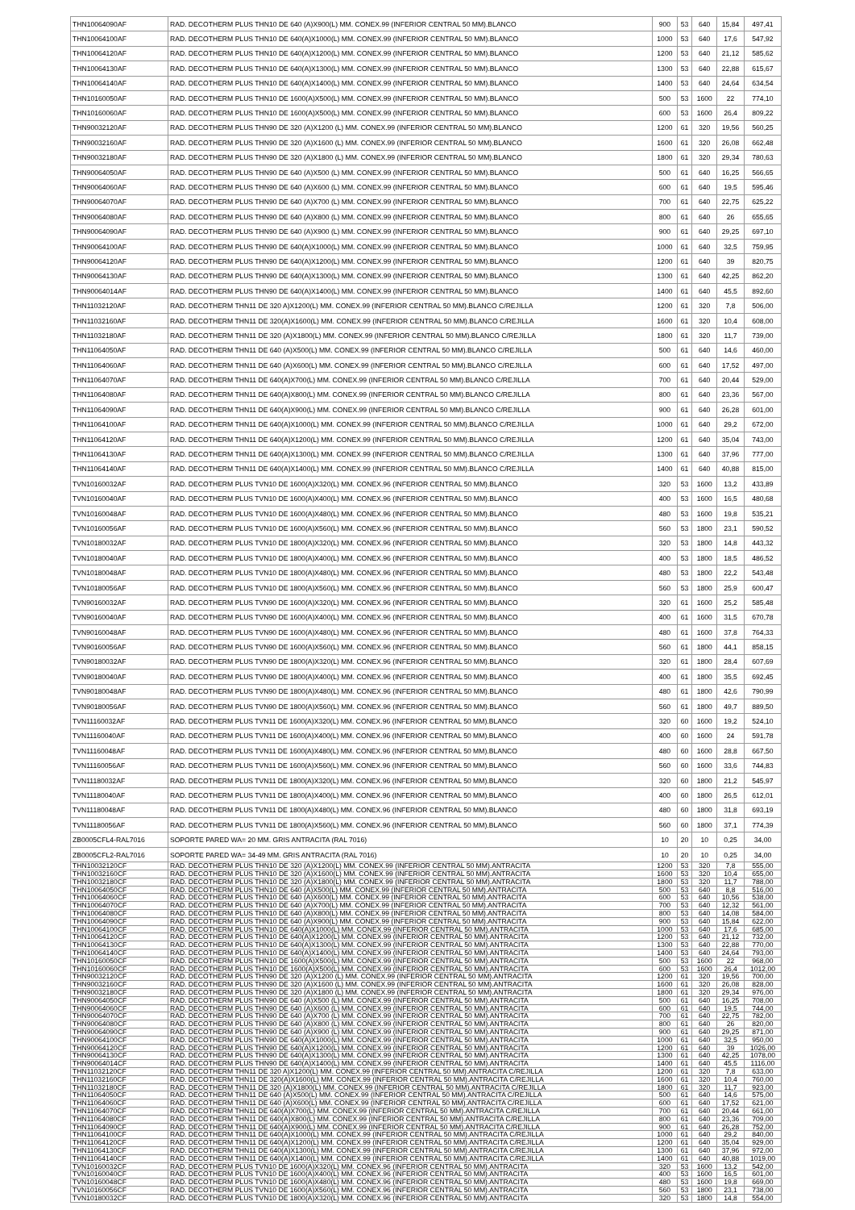| THN10064090AF | RAD. DECOTHERM PLUS THN10 DE 640 (A)X900(L) MM. CONEX.99 (INFERIOR CENTRAL 50 MM).BLANCO | 900 | 53 | 640 | 15,84 | 497,41 |
| THN10064100AF | RAD. DECOTHERM PLUS THN10 DE 640(A)X1000(L) MM. CONEX.99 (INFERIOR CENTRAL 50 MM).BLANCO | 1000 | 53 | 640 | 17,6 | 547,92 |
| THN10064120AF | RAD. DECOTHERM PLUS THN10 DE 640(A)X1200(L) MM. CONEX.99 (INFERIOR CENTRAL 50 MM).BLANCO | 1200 | 53 | 640 | 21,12 | 585,62 |
| THN10064130AF | RAD. DECOTHERM PLUS THN10 DE 640(A)X1300(L) MM. CONEX.99 (INFERIOR CENTRAL 50 MM).BLANCO | 1300 | 53 | 640 | 22,88 | 615,67 |
| THN10064140AF | RAD. DECOTHERM PLUS THN10 DE 640(A)X1400(L) MM. CONEX.99 (INFERIOR CENTRAL 50 MM).BLANCO | 1400 | 53 | 640 | 24,64 | 634,54 |
| THN10160050AF | RAD. DECOTHERM PLUS THN10 DE 1600(A)X500(L) MM. CONEX.99 (INFERIOR CENTRAL 50 MM).BLANCO | 500 | 53 | 1600 | 22 | 774,10 |
| THN10160060AF | RAD. DECOTHERM PLUS THN10 DE 1600(A)X500(L) MM. CONEX.99 (INFERIOR CENTRAL 50 MM).BLANCO | 600 | 53 | 1600 | 26,4 | 809,22 |
| THN90032120AF | RAD. DECOTHERM PLUS THN90 DE 320 (A)X1200 (L) MM. CONEX.99 (INFERIOR CENTRAL 50 MM).BLANCO | 1200 | 61 | 320 | 19,56 | 560,25 |
| THN90032160AF | RAD. DECOTHERM PLUS THN90 DE 320 (A)X1600 (L) MM. CONEX.99 (INFERIOR CENTRAL 50 MM).BLANCO | 1600 | 61 | 320 | 26,08 | 662,48 |
| THN90032180AF | RAD. DECOTHERM PLUS THN90 DE 320 (A)X1800 (L) MM. CONEX.99 (INFERIOR CENTRAL 50 MM).BLANCO | 1800 | 61 | 320 | 29,34 | 780,63 |
| THN90064050AF | RAD. DECOTHERM PLUS THN90 DE 640 (A)X500 (L) MM. CONEX.99 (INFERIOR CENTRAL 50 MM).BLANCO | 500 | 61 | 640 | 16,25 | 566,65 |
| THN90064060AF | RAD. DECOTHERM PLUS THN90 DE 640 (A)X600 (L) MM. CONEX.99 (INFERIOR CENTRAL 50 MM).BLANCO | 600 | 61 | 640 | 19,5 | 595,46 |
| THN90064070AF | RAD. DECOTHERM PLUS THN90 DE 640 (A)X700 (L) MM. CONEX.99 (INFERIOR CENTRAL 50 MM).BLANCO | 700 | 61 | 640 | 22,75 | 625,22 |
| THN90064080AF | RAD. DECOTHERM PLUS THN90 DE 640 (A)X800 (L) MM. CONEX.99 (INFERIOR CENTRAL 50 MM).BLANCO | 800 | 61 | 640 | 26 | 655,65 |
| THN90064090AF | RAD. DECOTHERM PLUS THN90 DE 640 (A)X900 (L) MM. CONEX.99 (INFERIOR CENTRAL 50 MM).BLANCO | 900 | 61 | 640 | 29,25 | 697,10 |
| THN90064100AF | RAD. DECOTHERM PLUS THN90 DE 640(A)X1000(L) MM. CONEX.99 (INFERIOR CENTRAL 50 MM).BLANCO | 1000 | 61 | 640 | 32,5 | 759,95 |
| THN90064120AF | RAD. DECOTHERM PLUS THN90 DE 640(A)X1200(L) MM. CONEX.99 (INFERIOR CENTRAL 50 MM).BLANCO | 1200 | 61 | 640 | 39 | 820,75 |
| THN90064130AF | RAD. DECOTHERM PLUS THN90 DE 640(A)X1300(L) MM. CONEX.99 (INFERIOR CENTRAL 50 MM).BLANCO | 1300 | 61 | 640 | 42,25 | 862,20 |
| THN90064014AF | RAD. DECOTHERM PLUS THN90 DE 640(A)X1400(L) MM. CONEX.99 (INFERIOR CENTRAL 50 MM).BLANCO | 1400 | 61 | 640 | 45,5 | 892,60 |
| THN11032120AF | RAD. DECOTHERM THN11 DE 320 A)X1200(L) MM. CONEX.99 (INFERIOR CENTRAL 50 MM).BLANCO C/REJILLA | 1200 | 61 | 320 | 7,8 | 506,00 |
| THN11032160AF | RAD. DECOTHERM THN11 DE 320(A)X1600(L) MM. CONEX.99 (INFERIOR CENTRAL 50 MM).BLANCO C/REJILLA | 1600 | 61 | 320 | 10,4 | 608,00 |
| THN11032180AF | RAD. DECOTHERM THN11 DE 320 (A)X1800(L) MM. CONEX.99 (INFERIOR CENTRAL 50 MM).BLANCO C/REJILLA | 1800 | 61 | 320 | 11,7 | 739,00 |
| THN11064050AF | RAD. DECOTHERM THN11 DE 640 (A)X500(L) MM. CONEX.99 (INFERIOR CENTRAL 50 MM).BLANCO C/REJILLA | 500 | 61 | 640 | 14,6 | 460,00 |
| THN11064060AF | RAD. DECOTHERM THN11 DE 640 (A)X600(L) MM. CONEX.99 (INFERIOR CENTRAL 50 MM).BLANCO C/REJILLA | 600 | 61 | 640 | 17,52 | 497,00 |
| THN11064070AF | RAD. DECOTHERM THN11 DE 640(A)X700(L) MM. CONEX.99 (INFERIOR CENTRAL 50 MM).BLANCO C/REJILLA | 700 | 61 | 640 | 20,44 | 529,00 |
| THN11064080AF | RAD. DECOTHERM THN11 DE 640(A)X800(L) MM. CONEX.99 (INFERIOR CENTRAL 50 MM).BLANCO C/REJILLA | 800 | 61 | 640 | 23,36 | 567,00 |
| THN11064090AF | RAD. DECOTHERM THN11 DE 640(A)X900(L) MM. CONEX.99 (INFERIOR CENTRAL 50 MM).BLANCO C/REJILLA | 900 | 61 | 640 | 26,28 | 601,00 |
| THN11064100AF | RAD. DECOTHERM THN11 DE 640(A)X1000(L) MM. CONEX.99 (INFERIOR CENTRAL 50 MM).BLANCO C/REJILLA | 1000 | 61 | 640 | 29,2 | 672,00 |
| THN11064120AF | RAD. DECOTHERM THN11 DE 640(A)X1200(L) MM. CONEX.99 (INFERIOR CENTRAL 50 MM).BLANCO C/REJILLA | 1200 | 61 | 640 | 35,04 | 743,00 |
| THN11064130AF | RAD. DECOTHERM THN11 DE 640(A)X1300(L) MM. CONEX.99 (INFERIOR CENTRAL 50 MM).BLANCO C/REJILLA | 1300 | 61 | 640 | 37,96 | 777,00 |
| THN11064140AF | RAD. DECOTHERM THN11 DE 640(A)X1400(L) MM. CONEX.99 (INFERIOR CENTRAL 50 MM).BLANCO C/REJILLA | 1400 | 61 | 640 | 40,88 | 815,00 |
| TVN10160032AF | RAD. DECOTHERM PLUS TVN10 DE 1600(A)X320(L) MM. CONEX.96 (INFERIOR CENTRAL 50 MM).BLANCO | 320 | 53 | 1600 | 13,2 | 433,89 |
| TVN10160040AF | RAD. DECOTHERM PLUS TVN10 DE 1600(A)X400(L) MM. CONEX.96 (INFERIOR CENTRAL 50 MM).BLANCO | 400 | 53 | 1600 | 16,5 | 480,68 |
| TVN10160048AF | RAD. DECOTHERM PLUS TVN10 DE 1600(A)X480(L) MM. CONEX.96 (INFERIOR CENTRAL 50 MM).BLANCO | 480 | 53 | 1600 | 19,8 | 535,21 |
| TVN10160056AF | RAD. DECOTHERM PLUS TVN10 DE 1600(A)X560(L) MM. CONEX.96 (INFERIOR CENTRAL 50 MM).BLANCO | 560 | 53 | 1800 | 23,1 | 590,52 |
| TVN10180032AF | RAD. DECOTHERM PLUS TVN10 DE 1800(A)X320(L) MM. CONEX.96 (INFERIOR CENTRAL 50 MM).BLANCO | 320 | 53 | 1800 | 14,8 | 443,32 |
| TVN10180040AF | RAD. DECOTHERM PLUS TVN10 DE 1800(A)X400(L) MM. CONEX.96 (INFERIOR CENTRAL 50 MM).BLANCO | 400 | 53 | 1800 | 18,5 | 486,52 |
| TVN10180048AF | RAD. DECOTHERM PLUS TVN10 DE 1800(A)X480(L) MM. CONEX.96 (INFERIOR CENTRAL 50 MM).BLANCO | 480 | 53 | 1800 | 22,2 | 543,48 |
| TVN10180056AF | RAD. DECOTHERM PLUS TVN10 DE 1800(A)X560(L) MM. CONEX.96 (INFERIOR CENTRAL 50 MM).BLANCO | 560 | 53 | 1800 | 25,9 | 600,47 |
| TVN90160032AF | RAD. DECOTHERM PLUS TVN90 DE 1600(A)X320(L) MM. CONEX.96 (INFERIOR CENTRAL 50 MM).BLANCO | 320 | 61 | 1600 | 25,2 | 585,48 |
| TVN90160040AF | RAD. DECOTHERM PLUS TVN90 DE 1600(A)X400(L) MM. CONEX.96 (INFERIOR CENTRAL 50 MM).BLANCO | 400 | 61 | 1600 | 31,5 | 670,78 |
| TVN90160048AF | RAD. DECOTHERM PLUS TVN90 DE 1600(A)X480(L) MM. CONEX.96 (INFERIOR CENTRAL 50 MM).BLANCO | 480 | 61 | 1600 | 37,8 | 764,33 |
| TVN90160056AF | RAD. DECOTHERM PLUS TVN90 DE 1600(A)X560(L) MM. CONEX.96 (INFERIOR CENTRAL 50 MM).BLANCO | 560 | 61 | 1800 | 44,1 | 858,15 |
| TVN90180032AF | RAD. DECOTHERM PLUS TVN90 DE 1800(A)X320(L) MM. CONEX.96 (INFERIOR CENTRAL 50 MM).BLANCO | 320 | 61 | 1800 | 28,4 | 607,69 |
| TVN90180040AF | RAD. DECOTHERM PLUS TVN90 DE 1800(A)X400(L) MM. CONEX.96 (INFERIOR CENTRAL 50 MM).BLANCO | 400 | 61 | 1800 | 35,5 | 692,45 |
| TVN90180048AF | RAD. DECOTHERM PLUS TVN90 DE 1800(A)X480(L) MM. CONEX.96 (INFERIOR CENTRAL 50 MM).BLANCO | 480 | 61 | 1800 | 42,6 | 790,99 |
| TVN90180056AF | RAD. DECOTHERM PLUS TVN90 DE 1800(A)X560(L) MM. CONEX.96 (INFERIOR CENTRAL 50 MM).BLANCO | 560 | 61 | 1800 | 49,7 | 889,50 |
| TVN11160032AF | RAD. DECOTHERM PLUS TVN11 DE 1600(A)X320(L) MM. CONEX.96 (INFERIOR CENTRAL 50 MM).BLANCO | 320 | 60 | 1600 | 19,2 | 524,10 |
| TVN11160040AF | RAD. DECOTHERM PLUS TVN11 DE 1600(A)X400(L) MM. CONEX.96 (INFERIOR CENTRAL 50 MM).BLANCO | 400 | 60 | 1600 | 24 | 591,78 |
| TVN11160048AF | RAD. DECOTHERM PLUS TVN11 DE 1600(A)X480(L) MM. CONEX.96 (INFERIOR CENTRAL 50 MM).BLANCO | 480 | 60 | 1600 | 28,8 | 667,50 |
| TVN11160056AF | RAD. DECOTHERM PLUS TVN11 DE 1600(A)X560(L) MM. CONEX.96 (INFERIOR CENTRAL 50 MM).BLANCO | 560 | 60 | 1600 | 33,6 | 744,83 |
| TVN11180032AF | RAD. DECOTHERM PLUS TVN11 DE 1800(A)X320(L) MM. CONEX.96 (INFERIOR CENTRAL 50 MM).BLANCO | 320 | 60 | 1800 | 21,2 | 545,97 |
| TVN11180040AF | RAD. DECOTHERM PLUS TVN11 DE 1800(A)X400(L) MM. CONEX.96 (INFERIOR CENTRAL 50 MM).BLANCO | 400 | 60 | 1800 | 26,5 | 612,01 |
| TVN11180048AF | RAD. DECOTHERM PLUS TVN11 DE 1800(A)X480(L) MM. CONEX.96 (INFERIOR CENTRAL 50 MM).BLANCO | 480 | 60 | 1800 | 31,8 | 693,19 |
| TVN11180056AF | RAD. DECOTHERM PLUS TVN11 DE 1800(A)X560(L) MM. CONEX.96 (INFERIOR CENTRAL 50 MM).BLANCO | 560 | 60 | 1800 | 37,1 | 774,39 |
| ZB0005CFL4-RAL7016 | SOPORTE PARED WA= 20 MM. GRIS ANTRACITA (RAL 7016) | 10 | 20 | 10 | 0,25 | 34,00 |
| ZB0005CFL2-RAL7016 | SOPORTE PARED WA= 34-49 MM. GRIS ANTRACITA (RAL 7016) | 10 | 20 | 10 | 0,25 | 34,00 |
| THN10032120CF | RAD. DECOTHERM PLUS THN10 DE 320 (A)X1200(L) MM. CONEX.99 (INFERIOR CENTRAL 50 MM).ANTRACITA | 1200 | 53 | 320 | 7,8 | 555,00 |
| THN10032160CF | RAD. DECOTHERM PLUS THN10 DE 320 (A)X1600(L) MM. CONEX.99 (INFERIOR CENTRAL 50 MM).ANTRACITA | 1600 | 53 | 320 | 10,4 | 655,00 |
| THN10032180CF | RAD. DECOTHERM PLUS THN10 DE 320 (A)X1800(L) MM. CONEX.99 (INFERIOR CENTRAL 50 MM).ANTRACITA | 1800 | 53 | 320 | 11,7 | 788,00 |
| THN10064050CF | RAD. DECOTHERM PLUS THN10 DE 640 (A)X500(L) MM. CONEX.99 (INFERIOR CENTRAL 50 MM).ANTRACITA | 500 | 53 | 640 | 8,8 | 516,00 |
| THN10064060CF | RAD. DECOTHERM PLUS THN10 DE 640 (A)X600(L) MM. CONEX.99 (INFERIOR CENTRAL 50 MM).ANTRACITA | 600 | 53 | 640 | 10,56 | 538,00 |
| THN10064070CF | RAD. DECOTHERM PLUS THN10 DE 640 (A)X700(L) MM. CONEX.99 (INFERIOR CENTRAL 50 MM).ANTRACITA | 700 | 53 | 640 | 12,32 | 561,00 |
| THN10064080CF | RAD. DECOTHERM PLUS THN10 DE 640 (A)X800(L) MM. CONEX.99 (INFERIOR CENTRAL 50 MM).ANTRACITA | 800 | 53 | 640 | 14,08 | 584,00 |
| THN10064090CF | RAD. DECOTHERM PLUS THN10 DE 640 (A)X900(L) MM. CONEX.99 (INFERIOR CENTRAL 50 MM).ANTRACITA | 900 | 53 | 640 | 15,84 | 622,00 |
| THN10064100CF | RAD. DECOTHERM PLUS THN10 DE 640(A)X1000(L) MM. CONEX.99 (INFERIOR CENTRAL 50 MM).ANTRACITA | 1000 | 53 | 640 | 17,6 | 685,00 |
| THN10064120CF | RAD. DECOTHERM PLUS THN10 DE 640(A)X1200(L) MM. CONEX.99 (INFERIOR CENTRAL 50 MM).ANTRACITA | 1200 | 53 | 640 | 21,12 | 732,00 |
| THN10064130CF | RAD. DECOTHERM PLUS THN10 DE 640(A)X1300(L) MM. CONEX.99 (INFERIOR CENTRAL 50 MM).ANTRACITA | 1300 | 53 | 640 | 22,88 | 770,00 |
| THN10064140CF | RAD. DECOTHERM PLUS THN10 DE 640(A)X1400(L) MM. CONEX.99 (INFERIOR CENTRAL 50 MM).ANTRACITA | 1400 | 53 | 640 | 24,64 | 793,00 |
| THN10160050CF | RAD. DECOTHERM PLUS THN10 DE 1600(A)X500(L) MM. CONEX.99 (INFERIOR CENTRAL 50 MM).ANTRACITA | 500 | 53 | 1600 | 22 | 968,00 |
| THN10160060CF | RAD. DECOTHERM PLUS THN10 DE 1600(A)X500(L) MM. CONEX.99 (INFERIOR CENTRAL 50 MM).ANTRACITA | 600 | 53 | 1600 | 26,4 | 1012,00 |
| THN90032120CF | RAD. DECOTHERM PLUS THN90 DE 320 (A)X1200 (L) MM. CONEX.99 (INFERIOR CENTRAL 50 MM).ANTRACITA | 1200 | 61 | 320 | 19,56 | 700,00 |
| THN90032160CF | RAD. DECOTHERM PLUS THN90 DE 320 (A)X1600 (L) MM. CONEX.99 (INFERIOR CENTRAL 50 MM).ANTRACITA | 1600 | 61 | 320 | 26,08 | 828,00 |
| THN90032180CF | RAD. DECOTHERM PLUS THN90 DE 320 (A)X1800 (L) MM. CONEX.99 (INFERIOR CENTRAL 50 MM).ANTRACITA | 1800 | 61 | 320 | 29,34 | 976,00 |
| THN90064050CF | RAD. DECOTHERM PLUS THN90 DE 640 (A)X500 (L) MM. CONEX.99 (INFERIOR CENTRAL 50 MM).ANTRACITA | 500 | 61 | 640 | 16,25 | 708,00 |
| THN90064060CF | RAD. DECOTHERM PLUS THN90 DE 640 (A)X600 (L) MM. CONEX.99 (INFERIOR CENTRAL 50 MM).ANTRACITA | 600 | 61 | 640 | 19,5 | 744,00 |
| THN90064070CF | RAD. DECOTHERM PLUS THN90 DE 640 (A)X700 (L) MM. CONEX.99 (INFERIOR CENTRAL 50 MM).ANTRACITA | 700 | 61 | 640 | 22,75 | 782,00 |
| THN90064080CF | RAD. DECOTHERM PLUS THN90 DE 640 (A)X800 (L) MM. CONEX.99 (INFERIOR CENTRAL 50 MM).ANTRACITA | 800 | 61 | 640 | 26 | 820,00 |
| THN90064090CF | RAD. DECOTHERM PLUS THN90 DE 640 (A)X900 (L) MM. CONEX.99 (INFERIOR CENTRAL 50 MM).ANTRACITA | 900 | 61 | 640 | 29,25 | 871,00 |
| THN90064100CF | RAD. DECOTHERM PLUS THN90 DE 640(A)X1000(L) MM. CONEX.99 (INFERIOR CENTRAL 50 MM).ANTRACITA | 1000 | 61 | 640 | 32,5 | 950,00 |
| THN90064120CF | RAD. DECOTHERM PLUS THN90 DE 640(A)X1200(L) MM. CONEX.99 (INFERIOR CENTRAL 50 MM).ANTRACITA | 1200 | 61 | 640 | 39 | 1026,00 |
| THN90064130CF | RAD. DECOTHERM PLUS THN90 DE 640(A)X1300(L) MM. CONEX.99 (INFERIOR CENTRAL 50 MM).ANTRACITA | 1300 | 61 | 640 | 42,25 | 1078,00 |
| THN90064014CF | RAD. DECOTHERM PLUS THN90 DE 640(A)X1400(L) MM. CONEX.99 (INFERIOR CENTRAL 50 MM).ANTRACITA | 1400 | 61 | 640 | 45,5 | 1116,00 |
| THN11032120CF | RAD. DECOTHERM THN11 DE 320 A)X1200(L) MM. CONEX.99 (INFERIOR CENTRAL 50 MM).ANTRACITA C/REJILLA | 1200 | 61 | 320 | 7,8 | 633,00 |
| THN11032160CF | RAD. DECOTHERM THN11 DE 320(A)X1600(L) MM. CONEX.99 (INFERIOR CENTRAL 50 MM).ANTRACITA C/REJILLA | 1600 | 61 | 320 | 10,4 | 760,00 |
| THN11032180CF | RAD. DECOTHERM THN11 DE 320 (A)X1800(L) MM. CONEX.99 (INFERIOR CENTRAL 50 MM).ANTRACITA C/REJILLA | 1800 | 61 | 320 | 11,7 | 923,00 |
| THN11064050CF | RAD. DECOTHERM THN11 DE 640 (A)X500(L) MM. CONEX.99 (INFERIOR CENTRAL 50 MM).ANTRACITA C/REJILLA | 500 | 61 | 640 | 14,6 | 575,00 |
| THN11064060CF | RAD. DECOTHERM THN11 DE 640 (A)X600(L) MM. CONEX.99 (INFERIOR CENTRAL 50 MM).ANTRACITA C/REJILLA | 600 | 61 | 640 | 17,52 | 621,00 |
| THN11064070CF | RAD. DECOTHERM THN11 DE 640(A)X700(L) MM. CONEX.99 (INFERIOR CENTRAL 50 MM).ANTRACITA C/REJILLA | 700 | 61 | 640 | 20,44 | 661,00 |
| THN11064080CF | RAD. DECOTHERM THN11 DE 640(A)X800(L) MM. CONEX.99 (INFERIOR CENTRAL 50 MM).ANTRACITA C/REJILLA | 800 | 61 | 640 | 23,36 | 709,00 |
| THN11064090CF | RAD. DECOTHERM THN11 DE 640(A)X900(L) MM. CONEX.99 (INFERIOR CENTRAL 50 MM).ANTRACITA C/REJILLA | 900 | 61 | 640 | 26,28 | 752,00 |
| THN11064100CF | RAD. DECOTHERM THN11 DE 640(A)X1000(L) MM. CONEX.99 (INFERIOR CENTRAL 50 MM).ANTRACITA C/REJILLA | 1000 | 61 | 640 | 29,2 | 840,00 |
| THN11064120CF | RAD. DECOTHERM THN11 DE 640(A)X1200(L) MM. CONEX.99 (INFERIOR CENTRAL 50 MM).ANTRACITA C/REJILLA | 1200 | 61 | 640 | 35,04 | 929,00 |
| THN11064130CF | RAD. DECOTHERM THN11 DE 640(A)X1300(L) MM. CONEX.99 (INFERIOR CENTRAL 50 MM).ANTRACITA C/REJILLA | 1300 | 61 | 640 | 37,96 | 972,00 |
| THN11064140CF | RAD. DECOTHERM THN11 DE 640(A)X1400(L) MM. CONEX.99 (INFERIOR CENTRAL 50 MM).ANTRACITA C/REJILLA | 1400 | 61 | 640 | 40,88 | 1019,00 |
| TVN10160032CF | RAD. DECOTHERM PLUS TVN10 DE 1600(A)X320(L) MM. CONEX.96 (INFERIOR CENTRAL 50 MM).ANTRACITA | 320 | 53 | 1600 | 13,2 | 542,00 |
| TVN10160040CF | RAD. DECOTHERM PLUS TVN10 DE 1600(A)X400(L) MM. CONEX.96 (INFERIOR CENTRAL 50 MM).ANTRACITA | 400 | 53 | 1600 | 16,5 | 601,00 |
| TVN10160048CF | RAD. DECOTHERM PLUS TVN10 DE 1600(A)X480(L) MM. CONEX.96 (INFERIOR CENTRAL 50 MM).ANTRACITA | 480 | 53 | 1600 | 19,8 | 669,00 |
| TVN10160056CF | RAD. DECOTHERM PLUS TVN10 DE 1600(A)X560(L) MM. CONEX.96 (INFERIOR CENTRAL 50 MM).ANTRACITA | 560 | 53 | 1800 | 23,1 | 738,00 |
| TVN10180032CF | RAD. DECOTHERM PLUS TVN10 DE 1800(A)X320(L) MM. CONEX.96 (INFERIOR CENTRAL 50 MM).ANTRACITA | 320 | 53 | 1800 | 14,8 | 554,00 |